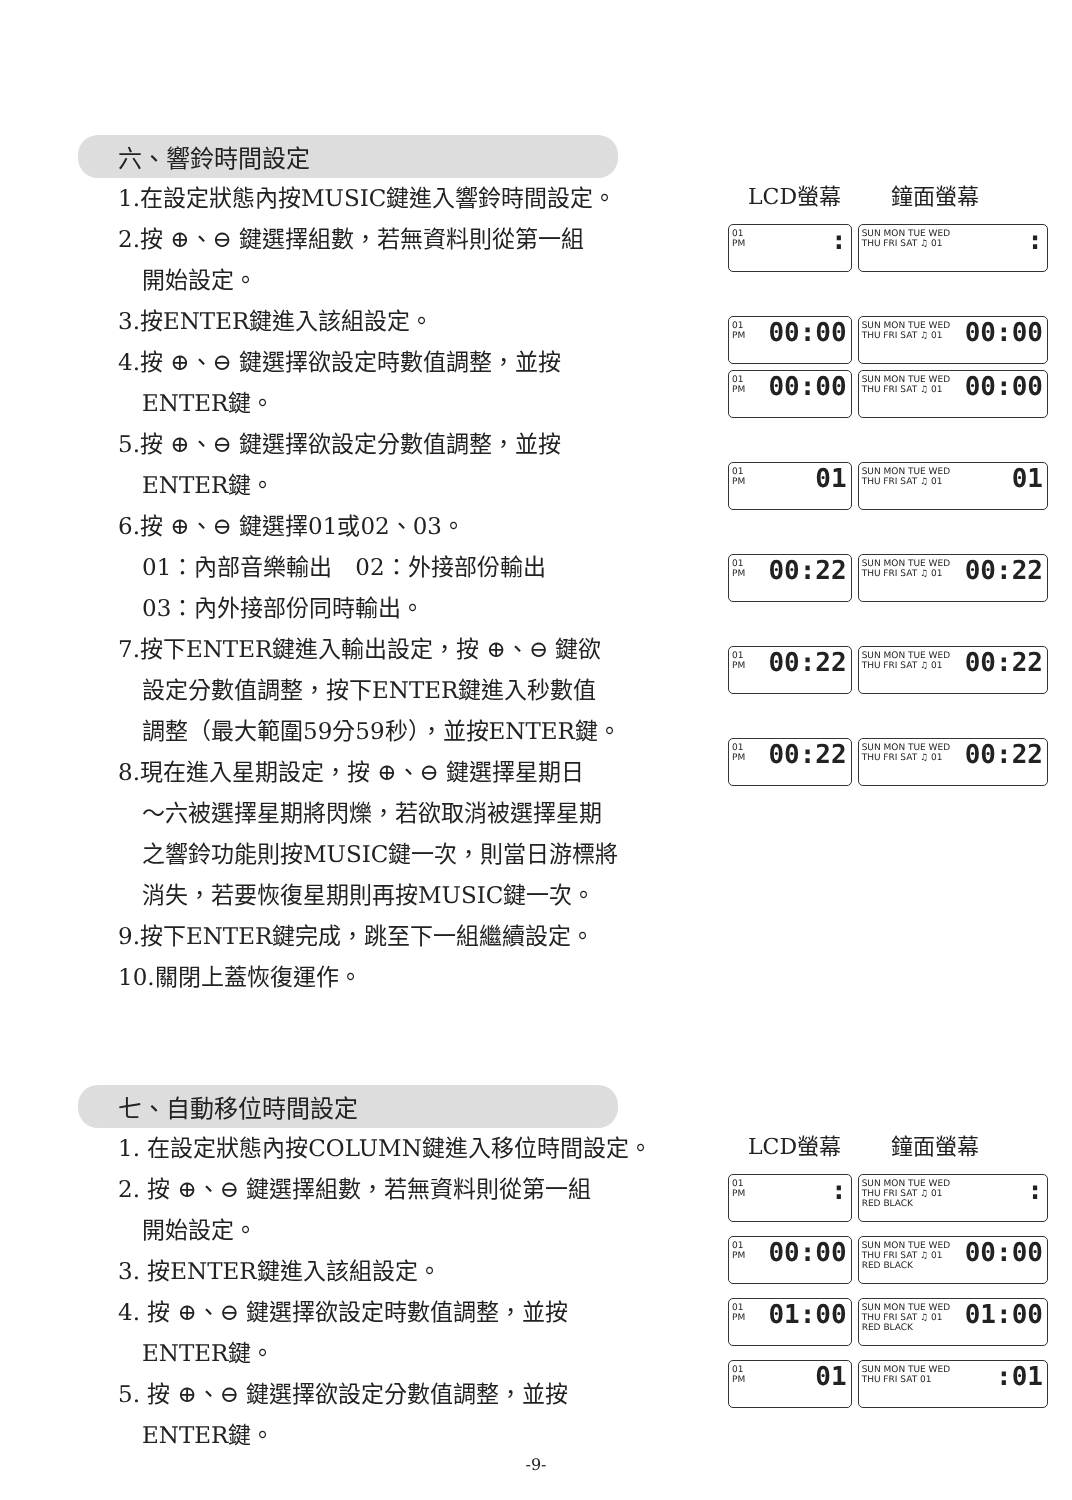六、響鈴時間設定
1.在設定狀態內按MUSIC鍵進入響鈴時間設定。
2.按 ⊕、⊖ 鍵選擇組數，若無資料則從第一組
開始設定。
3.按ENTER鍵進入該組設定。
4.按 ⊕、⊖ 鍵選擇欲設定時數值調整，並按
ENTER鍵。
5.按 ⊕、⊖ 鍵選擇欲設定分數值調整，並按
ENTER鍵。
6.按 ⊕、⊖ 鍵選擇01或02、03。
01：內部音樂輸出　02：外接部份輸出
03：內外接部份同時輸出。
7.按下ENTER鍵進入輸出設定，按 ⊕、⊖ 鍵欲
設定分數值調整，按下ENTER鍵進入秒數值
調整（最大範圍59分59秒），並按ENTER鍵。
8.現在進入星期設定，按 ⊕、⊖ 鍵選擇星期日
～六被選擇星期將閃爍，若欲取消被選擇星期
之響鈴功能則按MUSIC鍵一次，則當日游標將
消失，若要恢復星期則再按MUSIC鍵一次。
9.按下ENTER鍵完成，跳至下一組繼續設定。
10.關閉上蓋恢復運作。
LCD螢幕 鐘面螢幕
01
PM:
SUN MON TUE WED
THU FRI SAT ♫ 01:
01
PM 00:00
SUN MON TUE WED
THU FRI SAT ♫ 01 00:00
01
PM 00:00
SUN MON TUE WED
THU FRI SAT ♫ 01 00:00
01
PM 01
SUN MON TUE WED
THU FRI SAT ♫ 01 01
01
PM 00:22
SUN MON TUE WED
THU FRI SAT ♫ 01 00:22
01
PM 00:22
SUN MON TUE WED
THU FRI SAT ♫ 01 00:22
01
PM 00:22
SUN MON TUE WED
THU FRI SAT ♫ 01 00:22
七、自動移位時間設定
1. 在設定狀態內按COLUMN鍵進入移位時間設定。
2. 按 ⊕、⊖ 鍵選擇組數，若無資料則從第一組
開始設定。
3. 按ENTER鍵進入該組設定。
4. 按 ⊕、⊖ 鍵選擇欲設定時數值調整，並按
ENTER鍵。
5. 按 ⊕、⊖ 鍵選擇欲設定分數值調整，並按
ENTER鍵。
LCD螢幕 鐘面螢幕
01
PM:
SUN MON TUE WED
THU FRI SAT ♫ 01
RED BLACK:
01
PM 00:00
SUN MON TUE WED
THU FRI SAT ♫ 01
RED BLACK 00:00
01
PM 01:00
SUN MON TUE WED
THU FRI SAT ♫ 01
RED BLACK 01:00
01
PM 01
SUN MON TUE WED
THU FRI SAT 01:01
-9-